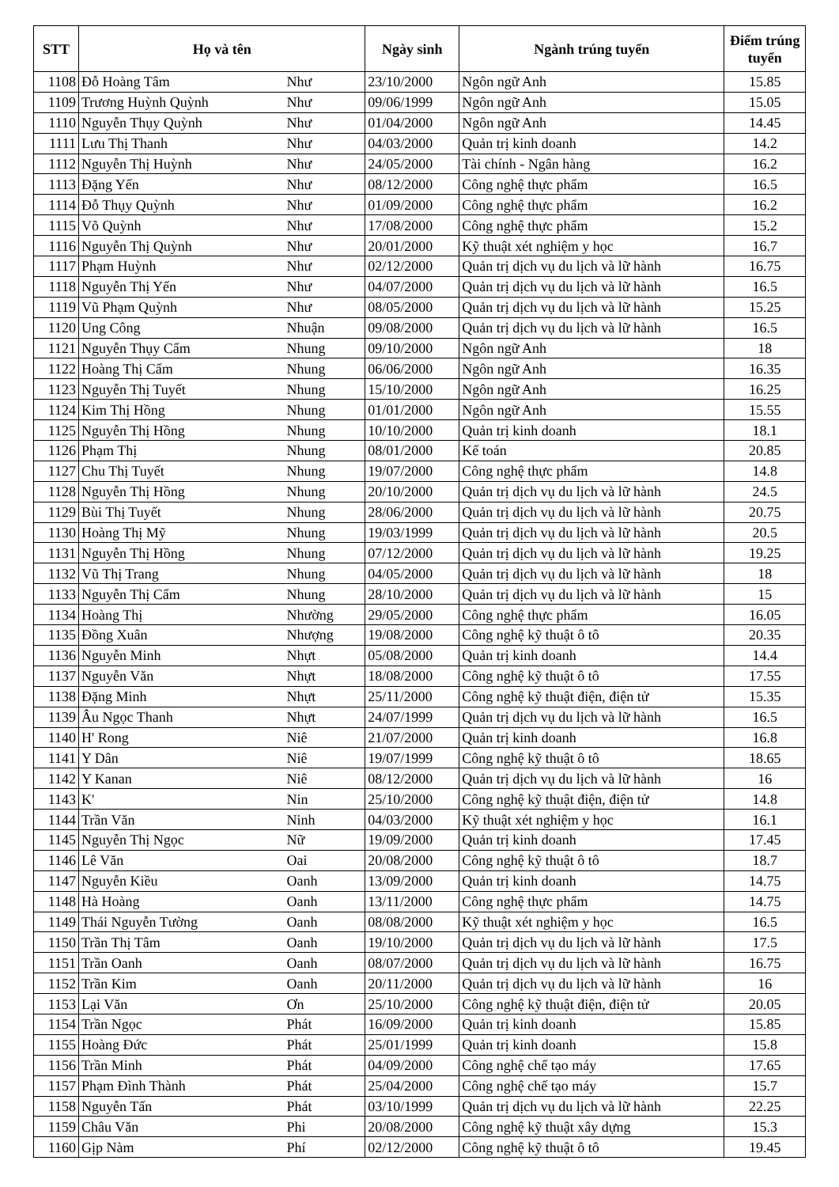| STT | Họ và tên | | Ngày sinh | Ngành trúng tuyển | Điểm trúng tuyển |
| --- | --- | --- | --- | --- | --- |
| 1108 | Đỗ Hoàng Tâm | Như | 23/10/2000 | Ngôn ngữ Anh | 15.85 |
| 1109 | Trương Huỳnh Quỳnh | Như | 09/06/1999 | Ngôn ngữ Anh | 15.05 |
| 1110 | Nguyễn Thụy Quỳnh | Như | 01/04/2000 | Ngôn ngữ Anh | 14.45 |
| 1111 | Lưu Thị Thanh | Như | 04/03/2000 | Quản trị kinh doanh | 14.2 |
| 1112 | Nguyễn Thị Huỳnh | Như | 24/05/2000 | Tài chính - Ngân hàng | 16.2 |
| 1113 | Đặng Yến | Như | 08/12/2000 | Công nghệ thực phẩm | 16.5 |
| 1114 | Đỗ Thụy Quỳnh | Như | 01/09/2000 | Công nghệ thực phẩm | 16.2 |
| 1115 | Võ Quỳnh | Như | 17/08/2000 | Công nghệ thực phẩm | 15.2 |
| 1116 | Nguyễn Thị Quỳnh | Như | 20/01/2000 | Kỹ thuật xét nghiệm y học | 16.7 |
| 1117 | Phạm Huỳnh | Như | 02/12/2000 | Quản trị dịch vụ du lịch và lữ hành | 16.75 |
| 1118 | Nguyễn Thị Yến | Như | 04/07/2000 | Quản trị dịch vụ du lịch và lữ hành | 16.5 |
| 1119 | Vũ Phạm Quỳnh | Như | 08/05/2000 | Quản trị dịch vụ du lịch và lữ hành | 15.25 |
| 1120 | Ung Công | Nhuận | 09/08/2000 | Quản trị dịch vụ du lịch và lữ hành | 16.5 |
| 1121 | Nguyễn Thụy Cẩm | Nhung | 09/10/2000 | Ngôn ngữ Anh | 18 |
| 1122 | Hoàng Thị Cẩm | Nhung | 06/06/2000 | Ngôn ngữ Anh | 16.35 |
| 1123 | Nguyễn Thị Tuyết | Nhung | 15/10/2000 | Ngôn ngữ Anh | 16.25 |
| 1124 | Kim Thị Hồng | Nhung | 01/01/2000 | Ngôn ngữ Anh | 15.55 |
| 1125 | Nguyễn Thị Hồng | Nhung | 10/10/2000 | Quản trị kinh doanh | 18.1 |
| 1126 | Phạm Thị | Nhung | 08/01/2000 | Kế toán | 20.85 |
| 1127 | Chu Thị Tuyết | Nhung | 19/07/2000 | Công nghệ thực phẩm | 14.8 |
| 1128 | Nguyễn Thị Hồng | Nhung | 20/10/2000 | Quản trị dịch vụ du lịch và lữ hành | 24.5 |
| 1129 | Bùi Thị Tuyết | Nhung | 28/06/2000 | Quản trị dịch vụ du lịch và lữ hành | 20.75 |
| 1130 | Hoàng Thị Mỹ | Nhung | 19/03/1999 | Quản trị dịch vụ du lịch và lữ hành | 20.5 |
| 1131 | Nguyễn Thị Hồng | Nhung | 07/12/2000 | Quản trị dịch vụ du lịch và lữ hành | 19.25 |
| 1132 | Vũ Thị Trang | Nhung | 04/05/2000 | Quản trị dịch vụ du lịch và lữ hành | 18 |
| 1133 | Nguyễn Thị Cẩm | Nhung | 28/10/2000 | Quản trị dịch vụ du lịch và lữ hành | 15 |
| 1134 | Hoàng Thị | Nhường | 29/05/2000 | Công nghệ thực phẩm | 16.05 |
| 1135 | Đồng Xuân | Nhượng | 19/08/2000 | Công nghệ kỹ thuật ô tô | 20.35 |
| 1136 | Nguyễn Minh | Nhựt | 05/08/2000 | Quản trị kinh doanh | 14.4 |
| 1137 | Nguyễn Văn | Nhựt | 18/08/2000 | Công nghệ kỹ thuật ô tô | 17.55 |
| 1138 | Đặng Minh | Nhựt | 25/11/2000 | Công nghệ kỹ thuật điện, điện tử | 15.35 |
| 1139 | Âu Ngọc Thanh | Nhựt | 24/07/1999 | Quản trị dịch vụ du lịch và lữ hành | 16.5 |
| 1140 | H' Rong | Niê | 21/07/2000 | Quản trị kinh doanh | 16.8 |
| 1141 | Y Dân | Niê | 19/07/1999 | Công nghệ kỹ thuật ô tô | 18.65 |
| 1142 | Y Kanan | Niê | 08/12/2000 | Quản trị dịch vụ du lịch và lữ hành | 16 |
| 1143 | K' | Nin | 25/10/2000 | Công nghệ kỹ thuật điện, điện tử | 14.8 |
| 1144 | Trần Văn | Ninh | 04/03/2000 | Kỹ thuật xét nghiệm y học | 16.1 |
| 1145 | Nguyễn Thị Ngọc | Nữ | 19/09/2000 | Quản trị kinh doanh | 17.45 |
| 1146 | Lê Văn | Oai | 20/08/2000 | Công nghệ kỹ thuật ô tô | 18.7 |
| 1147 | Nguyễn Kiều | Oanh | 13/09/2000 | Quản trị kinh doanh | 14.75 |
| 1148 | Hà Hoàng | Oanh | 13/11/2000 | Công nghệ thực phẩm | 14.75 |
| 1149 | Thái Nguyễn Tường | Oanh | 08/08/2000 | Kỹ thuật xét nghiệm y học | 16.5 |
| 1150 | Trần Thị Tâm | Oanh | 19/10/2000 | Quản trị dịch vụ du lịch và lữ hành | 17.5 |
| 1151 | Trần Oanh | Oanh | 08/07/2000 | Quản trị dịch vụ du lịch và lữ hành | 16.75 |
| 1152 | Trần Kim | Oanh | 20/11/2000 | Quản trị dịch vụ du lịch và lữ hành | 16 |
| 1153 | Lại Văn | Ơn | 25/10/2000 | Công nghệ kỹ thuật điện, điện tử | 20.05 |
| 1154 | Trần Ngọc | Phát | 16/09/2000 | Quản trị kinh doanh | 15.85 |
| 1155 | Hoàng Đức | Phát | 25/01/1999 | Quản trị kinh doanh | 15.8 |
| 1156 | Trần Minh | Phát | 04/09/2000 | Công nghệ chế tạo máy | 17.65 |
| 1157 | Phạm Đình Thành | Phát | 25/04/2000 | Công nghệ chế tạo máy | 15.7 |
| 1158 | Nguyễn Tấn | Phát | 03/10/1999 | Quản trị dịch vụ du lịch và lữ hành | 22.25 |
| 1159 | Châu Văn | Phi | 20/08/2000 | Công nghệ kỹ thuật xây dựng | 15.3 |
| 1160 | Gịp Nàm | Phí | 02/12/2000 | Công nghệ kỹ thuật ô tô | 19.45 |